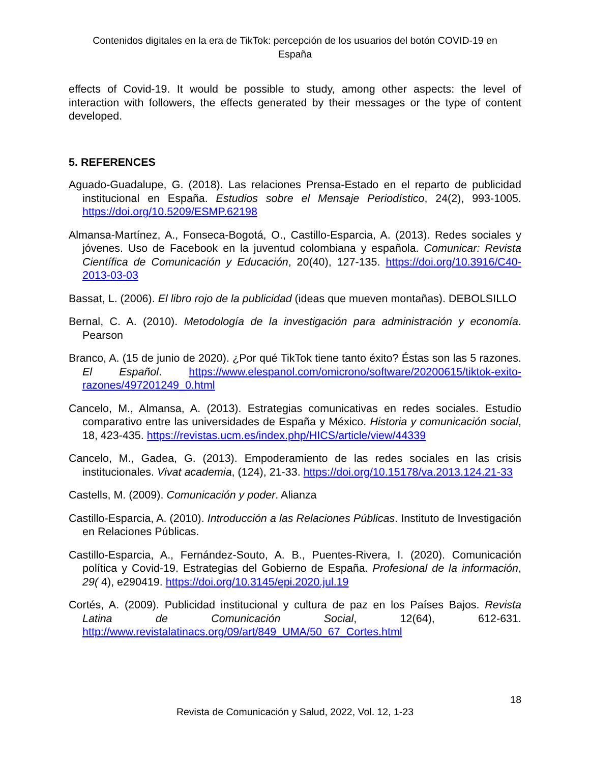Contenidos digitales en la era de TikTok: percepción de los usuarios del botón COVID-19 en
España
effects of Covid-19. It would be possible to study, among other aspects: the level of interaction with followers, the effects generated by their messages or the type of content developed.
5. REFERENCES
Aguado-Guadalupe, G. (2018). Las relaciones Prensa-Estado en el reparto de publicidad institucional en España. Estudios sobre el Mensaje Periodístico, 24(2), 993-1005. https://doi.org/10.5209/ESMP.62198
Almansa-Martínez, A., Fonseca-Bogotá, O., Castillo-Esparcia, A. (2013). Redes sociales y jóvenes. Uso de Facebook en la juventud colombiana y española. Comunicar: Revista Científica de Comunicación y Educación, 20(40), 127-135. https://doi.org/10.3916/C40-2013-03-03
Bassat, L. (2006). El libro rojo de la publicidad (ideas que mueven montañas). DEBOLSILLO
Bernal, C. A. (2010). Metodología de la investigación para administración y economía. Pearson
Branco, A. (15 de junio de 2020). ¿Por qué TikTok tiene tanto éxito? Éstas son las 5 razones. El Español. https://www.elespanol.com/omicrono/software/20200615/tiktok-exito-razones/497201249_0.html
Cancelo, M., Almansa, A. (2013). Estrategias comunicativas en redes sociales. Estudio comparativo entre las universidades de España y México. Historia y comunicación social, 18, 423-435. https://revistas.ucm.es/index.php/HICS/article/view/44339
Cancelo, M., Gadea, G. (2013). Empoderamiento de las redes sociales en las crisis institucionales. Vivat academia, (124), 21-33. https://doi.org/10.15178/va.2013.124.21-33
Castells, M. (2009). Comunicación y poder. Alianza
Castillo-Esparcia, A. (2010). Introducción a las Relaciones Públicas. Instituto de Investigación en Relaciones Públicas.
Castillo-Esparcia, A., Fernández-Souto, A. B., Puentes-Rivera, I. (2020). Comunicación política y Covid-19. Estrategias del Gobierno de España. Profesional de la información, 29( 4), e290419. https://doi.org/10.3145/epi.2020.jul.19
Cortés, A. (2009). Publicidad institucional y cultura de paz en los Países Bajos. Revista Latina de Comunicación Social, 12(64), 612-631. http://www.revistalatinacs.org/09/art/849_UMA/50_67_Cortes.html
18
Revista de Comunicación y Salud, 2022, Vol. 12, 1-23